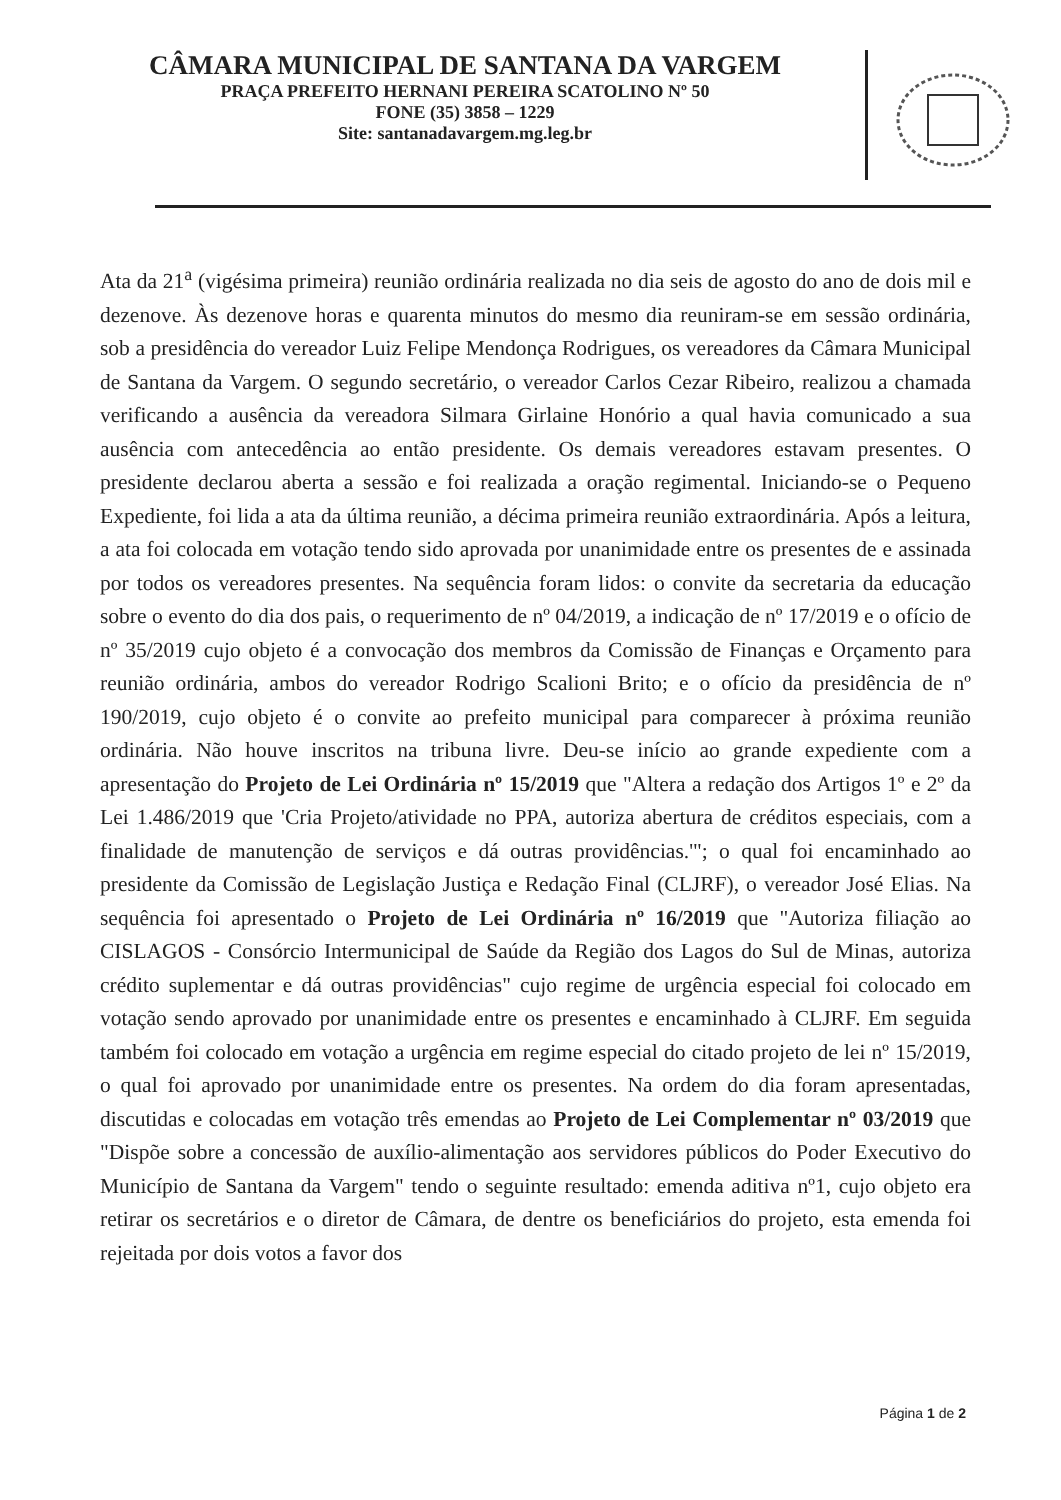CÂMARA MUNICIPAL DE SANTANA DA VARGEM
PRAÇA PREFEITO HERNANI PEREIRA SCATOLINO Nº 50
FONE (35) 3858 – 1229
Site: santanadavargem.mg.leg.br
Ata da 21<sup>a</sup> (vigésima primeira) reunião ordinária realizada no dia seis de agosto do ano de dois mil e dezenove. Às dezenove horas e quarenta minutos do mesmo dia reuniram-se em sessão ordinária, sob a presidência do vereador Luiz Felipe Mendonça Rodrigues, os vereadores da Câmara Municipal de Santana da Vargem. O segundo secretário, o vereador Carlos Cezar Ribeiro, realizou a chamada verificando a ausência da vereadora Silmara Girlaine Honório a qual havia comunicado a sua ausência com antecedência ao então presidente. Os demais vereadores estavam presentes. O presidente declarou aberta a sessão e foi realizada a oração regimental. Iniciando-se o Pequeno Expediente, foi lida a ata da última reunião, a décima primeira reunião extraordinária. Após a leitura, a ata foi colocada em votação tendo sido aprovada por unanimidade entre os presentes de e assinada por todos os vereadores presentes. Na sequência foram lidos: o convite da secretaria da educação sobre o evento do dia dos pais, o requerimento de nº 04/2019, a indicação de nº 17/2019 e o ofício de nº 35/2019 cujo objeto é a convocação dos membros da Comissão de Finanças e Orçamento para reunião ordinária, ambos do vereador Rodrigo Scalioni Brito; e o ofício da presidência de nº 190/2019, cujo objeto é o convite ao prefeito municipal para comparecer à próxima reunião ordinária. Não houve inscritos na tribuna livre. Deu-se início ao grande expediente com a apresentação do Projeto de Lei Ordinária nº 15/2019 que "Altera a redação dos Artigos 1º e 2º da Lei 1.486/2019 que 'Cria Projeto/atividade no PPA, autoriza abertura de créditos especiais, com a finalidade de manutenção de serviços e dá outras providências.'"; o qual foi encaminhado ao presidente da Comissão de Legislação Justiça e Redação Final (CLJRF), o vereador José Elias. Na sequência foi apresentado o Projeto de Lei Ordinária nº 16/2019 que "Autoriza filiação ao CISLAGOS - Consórcio Intermunicipal de Saúde da Região dos Lagos do Sul de Minas, autoriza crédito suplementar e dá outras providências" cujo regime de urgência especial foi colocado em votação sendo aprovado por unanimidade entre os presentes e encaminhado à CLJRF. Em seguida também foi colocado em votação a urgência em regime especial do citado projeto de lei nº 15/2019, o qual foi aprovado por unanimidade entre os presentes. Na ordem do dia foram apresentadas, discutidas e colocadas em votação três emendas ao Projeto de Lei Complementar nº 03/2019 que "Dispõe sobre a concessão de auxílio-alimentação aos servidores públicos do Poder Executivo do Município de Santana da Vargem" tendo o seguinte resultado: emenda aditiva nº1, cujo objeto era retirar os secretários e o diretor de Câmara, de dentre os beneficiários do projeto, esta emenda foi rejeitada por dois votos a favor dos
Página 1 de 2